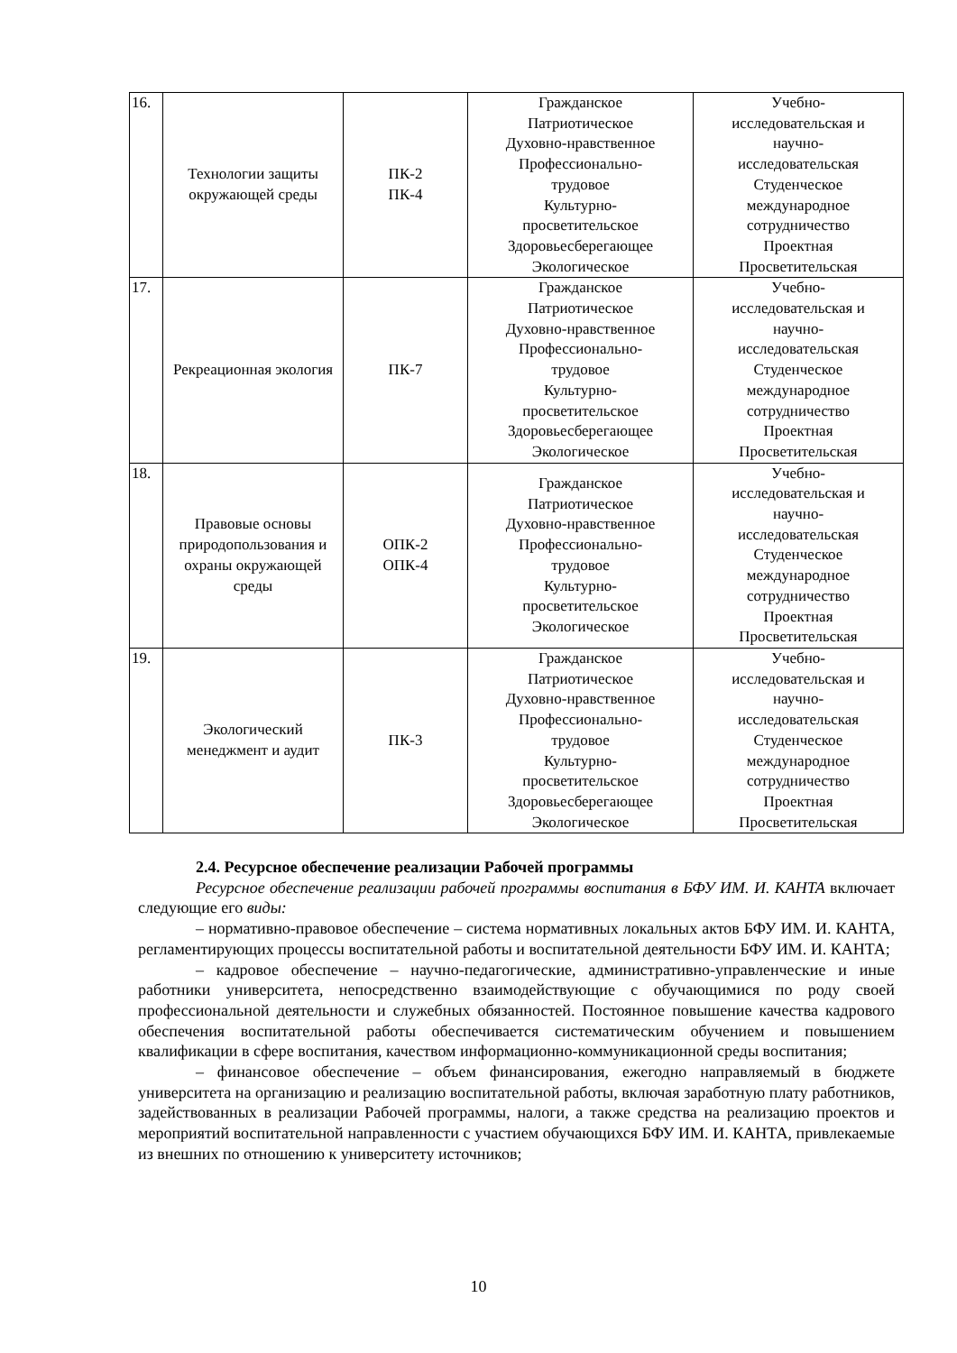| 16. | Технологии защиты окружающей среды | ПК-2 ПК-4 | Гражданское Патриотическое Духовно-нравственное Профессионально- трудовое Культурно- просветительское Здоровьесберегающее Экологическое | Учебно- исследовательская и научно- исследовательская Студенческое международное сотрудничество Проектная Просветительская |
| 17. | Рекреационная экология | ПК-7 | Гражданское Патриотическое Духовно-нравственное Профессионально- трудовое Культурно- просветительское Здоровьесберегающее Экологическое | Учебно- исследовательская и научно- исследовательская Студенческое международное сотрудничество Проектная Просветительская |
| 18. | Правовые основы природопользования и охраны окружающей среды | ОПК-2 ОПК-4 | Гражданское Патриотическое Духовно-нравственное Профессионально- трудовое Культурно- просветительское Экологическое | Учебно- исследовательская и научно- исследовательская Студенческое международное сотрудничество Проектная Просветительская |
| 19. | Экологический менеджмент и аудит | ПК-3 | Гражданское Патриотическое Духовно-нравственное Профессионально- трудовое Культурно- просветительское Здоровьесберегающее Экологическое | Учебно- исследовательская и научно- исследовательская Студенческое международное сотрудничество Проектная Просветительская |
2.4. Ресурсное обеспечение реализации Рабочей программы
Ресурсное обеспечение реализации рабочей программы воспитания в БФУ ИМ. И. КАНТА включает следующие его виды:
– нормативно-правовое обеспечение – система нормативных локальных актов БФУ ИМ. И. КАНТА, регламентирующих процессы воспитательной работы и воспитательной деятельности БФУ ИМ. И. КАНТА;
– кадровое обеспечение – научно-педагогические, административно-управленческие и иные работники университета, непосредственно взаимодействующие с обучающимися по роду своей профессиональной деятельности и служебных обязанностей. Постоянное повышение качества кадрового обеспечения воспитательной работы обеспечивается систематическим обучением и повышением квалификации в сфере воспитания, качеством информационно-коммуникационной среды воспитания;
– финансовое обеспечение – объем финансирования, ежегодно направляемый в бюджете университета на организацию и реализацию воспитательной работы, включая заработную плату работников, задействованных в реализации Рабочей программы, налоги, а также средства на реализацию проектов и мероприятий воспитательной направленности с участием обучающихся БФУ ИМ. И. КАНТА, привлекаемые из внешних по отношению к университету источников;
10